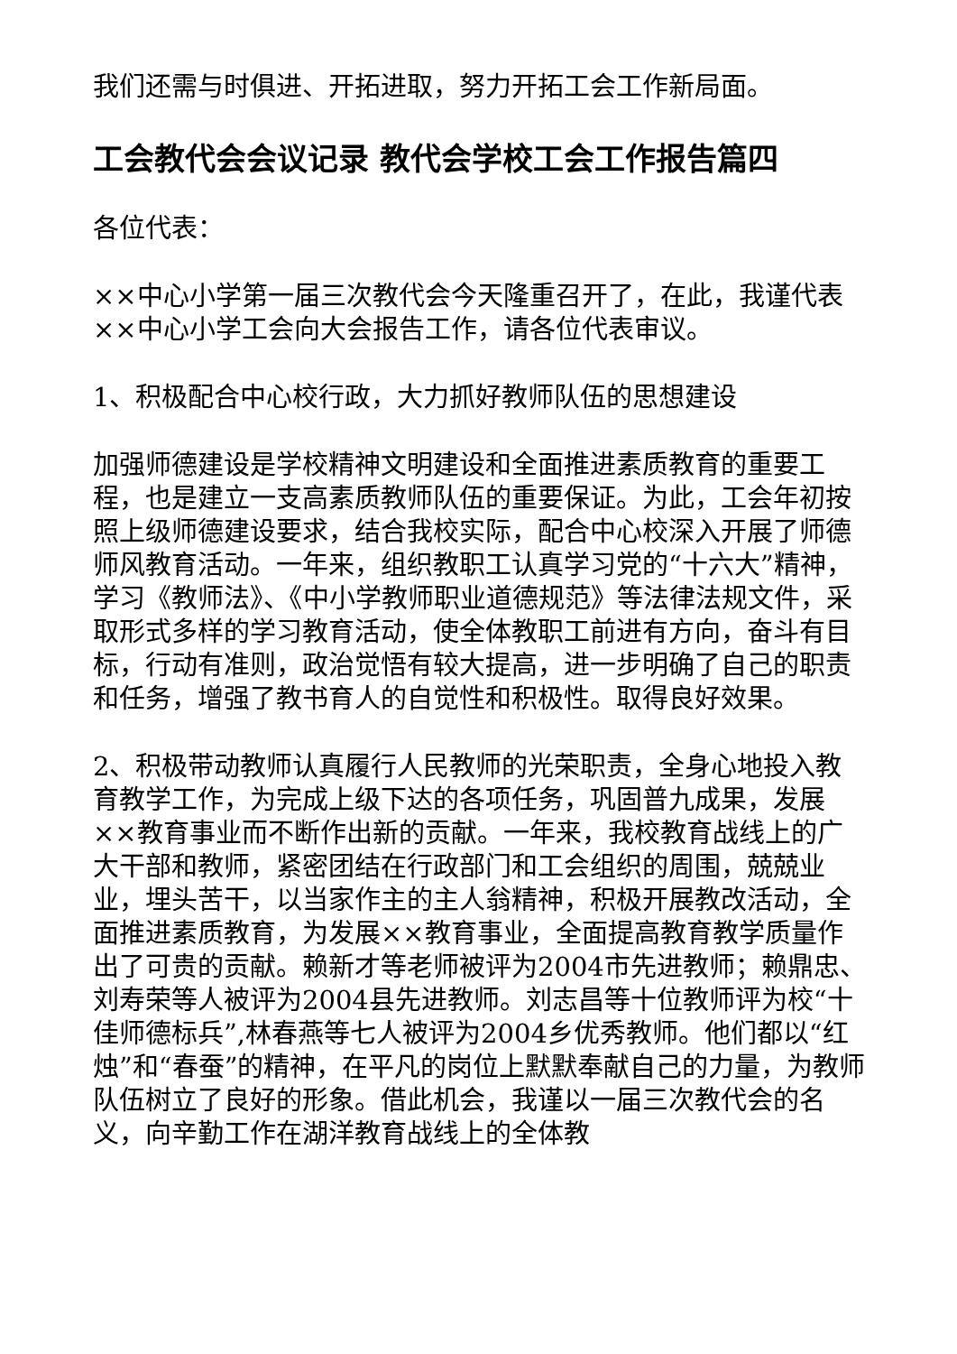我们还需与时俱进、开拓进取，努力开拓工会工作新局面。
工会教代会会议记录 教代会学校工会工作报告篇四
各位代表：
××中心小学第一届三次教代会今天隆重召开了，在此，我谨代表××中心小学工会向大会报告工作，请各位代表审议。
1、积极配合中心校行政，大力抓好教师队伍的思想建设
加强师德建设是学校精神文明建设和全面推进素质教育的重要工程，也是建立一支高素质教师队伍的重要保证。为此，工会年初按照上级师德建设要求，结合我校实际，配合中心校深入开展了师德师风教育活动。一年来，组织教职工认真学习党的“十六大”精神，学习《教师法》、《中小学教师职业道德规范》等法律法规文件，采取形式多样的学习教育活动，使全体教职工前进有方向，奋斗有目标，行动有准则，政治觉悟有较大提高，进一步明确了自己的职责和任务，增强了教书育人的自觉性和积极性。取得良好效果。
2、积极带动教师认真履行人民教师的光荣职责，全身心地投入教育教学工作，为完成上级下达的各项任务，巩固普九成果，发展××教育事业而不断作出新的贡献。一年来，我校教育战线上的广大干部和教师，紧密团结在行政部门和工会组织的周围，兢兢业业，埋头苦干，以当家作主的主人翁精神，积极开展教改活动，全面推进素质教育，为发展××教育事业，全面提高教育教学质量作出了可贵的贡献。赖新才等老师被评为2004市先进教师；赖鼎忠、刘寿荣等人被评为2004县先进教师。刘志昌等十位教师评为校“十佳师德标兵”,林春燕等七人被评为2004乡优秀教师。他们都以“红烛”和“春蚕”的精神，在平凡的岗位上默默奉献自己的力量，为教师队伍树立了良好的形象。借此机会，我谨以一届三次教代会的名义，向辛勤工作在湖洋教育战线上的全体教